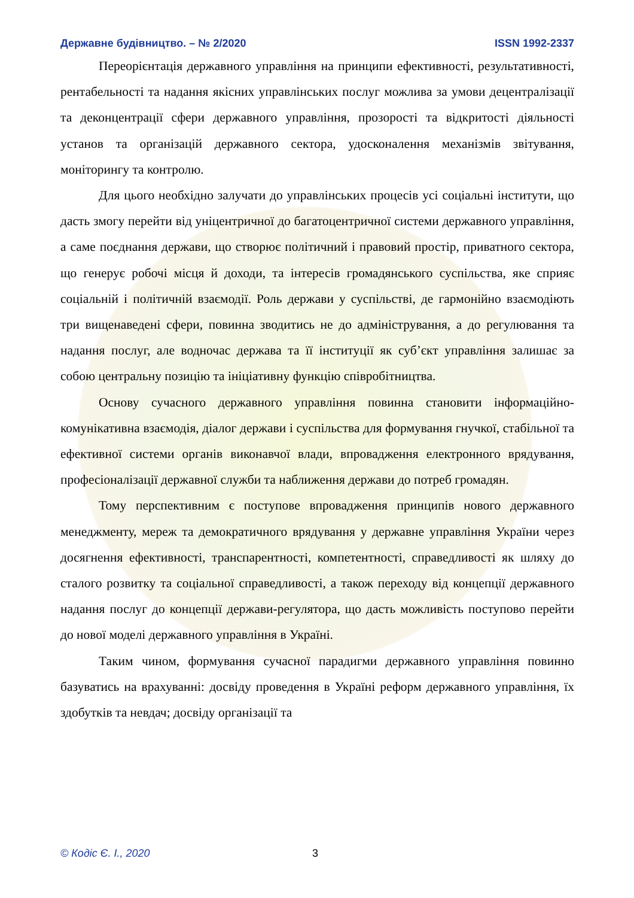Державне будівництво. – № 2/2020 ISSN 1992-2337
Переорієнтація державного управління на принципи ефективності, результативності, рентабельності та надання якісних управлінських послуг можлива за умови децентралізації та деконцентрації сфери державного управління, прозорості та відкритості діяльності установ та організацій державного сектора, удосконалення механізмів звітування, моніторингу та контролю.
Для цього необхідно залучати до управлінських процесів усі соціальні інститути, що дасть змогу перейти від уніцентричної до багатоцентричної системи державного управління, а саме поєднання держави, що створює політичний і правовий простір, приватного сектора, що генерує робочі місця й доходи, та інтересів громадянського суспільства, яке сприяє соціальній і політичній взаємодії. Роль держави у суспільстві, де гармонійно взаємодіють три вищенаведені сфери, повинна зводитись не до адміністрування, а до регулювання та надання послуг, але водночас держава та її інституції як суб’єкт управління залишає за собою центральну позицію та ініціативну функцію співробітництва.
Основу сучасного державного управління повинна становити інформаційно-комунікативна взаємодія, діалог держави і суспільства для формування гнучкої, стабільної та ефективної системи органів виконавчої влади, впровадження електронного врядування, професіоналізації державної служби та наближення держави до потреб громадян.
Тому перспективним є поступове впровадження принципів нового державного менеджменту, мереж та демократичного врядування у державне управління України через досягнення ефективності, транспарентності, компетентності, справедливості як шляху до сталого розвитку та соціальної справедливості, а також переходу від концепції державного надання послуг до концепції держави-регулятора, що дасть можливість поступово перейти до нової моделі державного управління в Україні.
Таким чином, формування сучасної парадигми державного управління повинно базуватись на врахуванні: досвіду проведення в Україні реформ державного управління, їх здобутків та невдач; досвіду організації та
© Кодіс Є. І., 2020 3